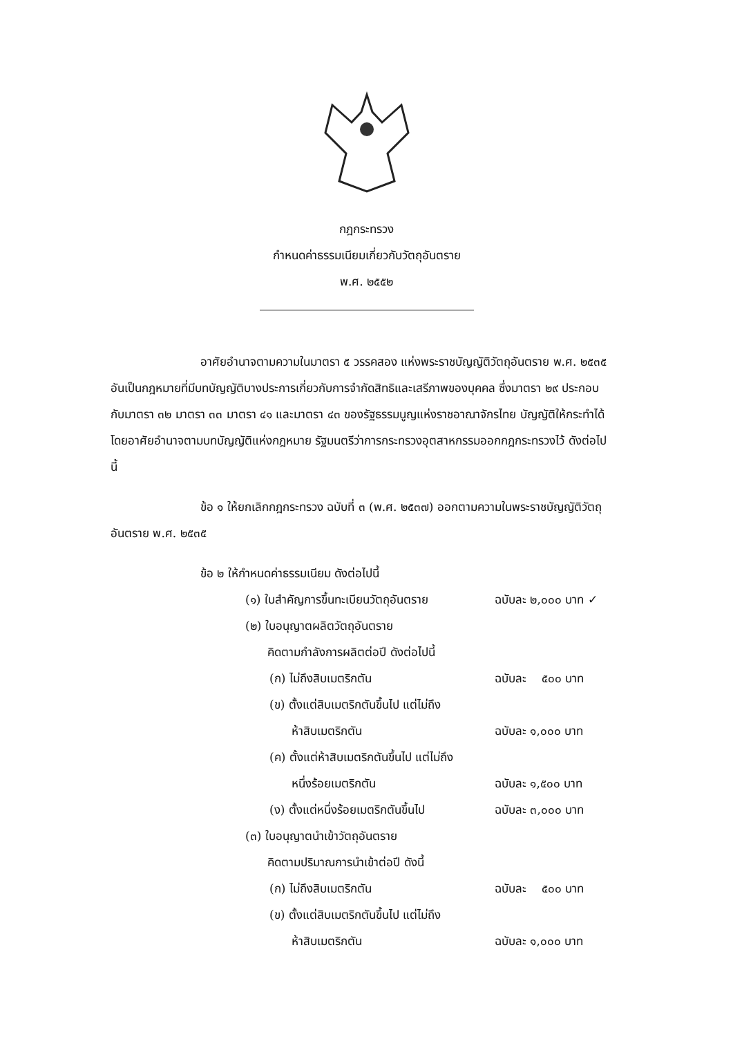กฎกระทรวง
กำหนดค่าธรรมเนียมเกี่ยวกับวัตถุอันตราย
พ.ศ. ๒๕๕๒
อาศัยอำนาจตามความในมาตรา ๕ วรรคสอง แห่งพระราชบัญญัติวัตถุอันตราย พ.ศ. ๒๕๓๕ อันเป็นกฎหมายที่มีบทบัญญัติบางประการเกี่ยวกับการจำกัดสิทธิและเสรีภาพของบุคคล ซึ่งมาตรา ๒๙ ประกอบกับมาตรา ๓๒ มาตรา ๓๓ มาตรา ๔๑ และมาตรา ๔๓ ของรัฐธรรมนูญแห่งราชอาณาจักรไทย บัญญัติให้กระทำได้โดยอาศัยอำนาจตามบทบัญญัติแห่งกฎหมาย รัฐมนตรีว่าการกระทรวงอุตสาหกรรมออกกฎกระทรวงไว้ ดังต่อไปนี้
ข้อ ๑ ให้ยกเลิกกฎกระทรวง ฉบับที่ ๓ (พ.ศ. ๒๕๓๗) ออกตามความในพระราชบัญญัติวัตถุอันตราย พ.ศ. ๒๕๓๕
ข้อ ๒ ให้กำหนดค่าธรรมเนียม ดังต่อไปนี้
(๑) ใบสำคัญการขึ้นทะเบียนวัตถุอันตราย ฉบับละ ๒,๐๐๐ บาท ✓
(๒) ใบอนุญาตผลิตวัตถุอันตราย
คิดตามกำลังการผลิตต่อปี ดังต่อไปนี้
(ก) ไม่ถึงสิบเมตริกตัน ฉบับละ ๕๐๐ บาท
(ข) ตั้งแต่สิบเมตริกตันขึ้นไป แต่ไม่ถึง
ห้าสิบเมตริกตัน ฉบับละ ๑,๐๐๐ บาท
(ค) ตั้งแต่ห้าสิบเมตริกตันขึ้นไป แต่ไม่ถึง
หนึ่งร้อยเมตริกตัน ฉบับละ ๑,๕๐๐ บาท
(ง) ตั้งแต่หนึ่งร้อยเมตริกตันขึ้นไป ฉบับละ ๓,๐๐๐ บาท
(๓) ใบอนุญาตนำเข้าวัตถุอันตราย
คิดตามปริมาณการนำเข้าต่อปี ดังนี้
(ก) ไม่ถึงสิบเมตริกตัน ฉบับละ ๕๐๐ บาท
(ข) ตั้งแต่สิบเมตริกตันขึ้นไป แต่ไม่ถึง
ห้าสิบเมตริกตัน ฉบับละ ๑,๐๐๐ บาท